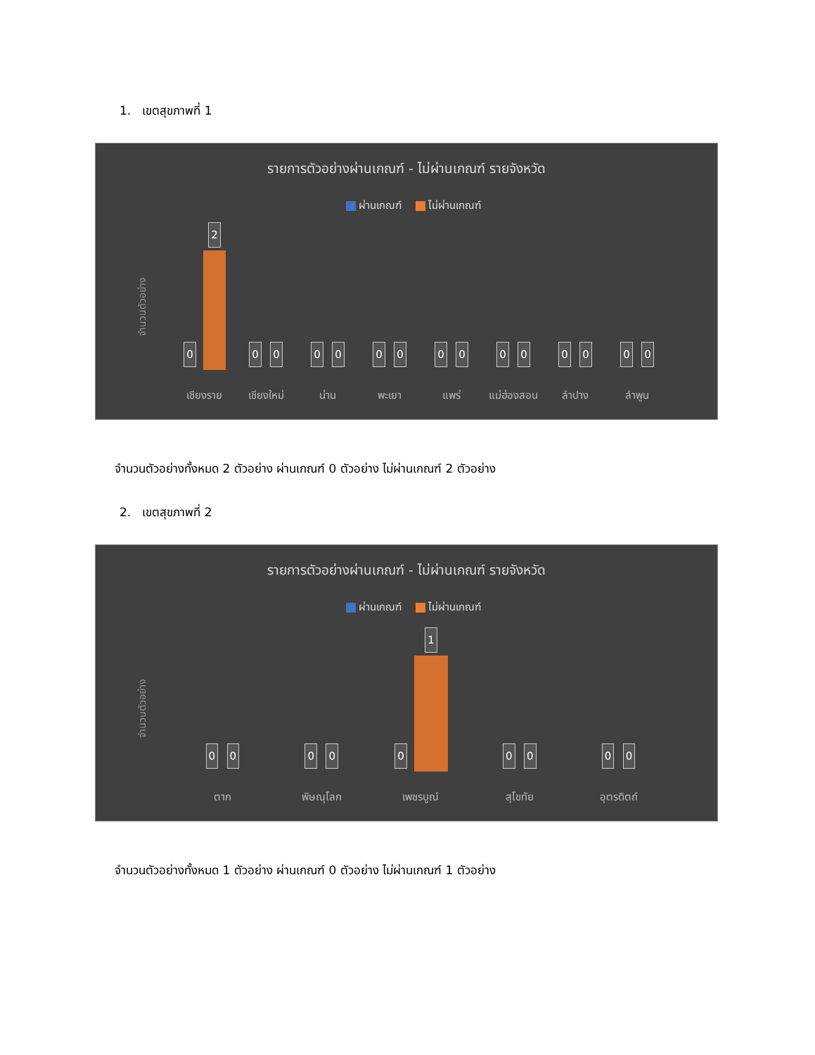1. เขตสุขภาพที่ 1
รายการตัวอย่างผ่านเกณฑ์ - ไม่ผ่านเกณฑ์ รายจังหวัด
ผ่านเกณฑ์ ไม่ผ่านเกณฑ์
จำนวนตัวอย่าง
0
2
0
0
0
0
0
0
0
0
0
0
0
0
0
0
เชียงราย เชียงใหม่ น่าน พะเยา แพร่ แม่ฮ่องสอน ลำปาง ลำพูน
จำนวนตัวอย่างทั้งหมด 2 ตัวอย่าง ผ่านเกณฑ์ 0 ตัวอย่าง ไม่ผ่านเกณฑ์ 2 ตัวอย่าง
2. เขตสุขภาพที่ 2
รายการตัวอย่างผ่านเกณฑ์ - ไม่ผ่านเกณฑ์ รายจังหวัด
ผ่านเกณฑ์ ไม่ผ่านเกณฑ์
จำนวนตัวอย่าง
0
0
0
0
0
1
0
0
0
0
ตาก พิษณุโลก เพชรบูณ์ สุโขทัย อุตรดิตถ์
จำนวนตัวอย่างทั้งหมด 1 ตัวอย่าง ผ่านเกณฑ์ 0 ตัวอย่าง ไม่ผ่านเกณฑ์ 1 ตัวอย่าง